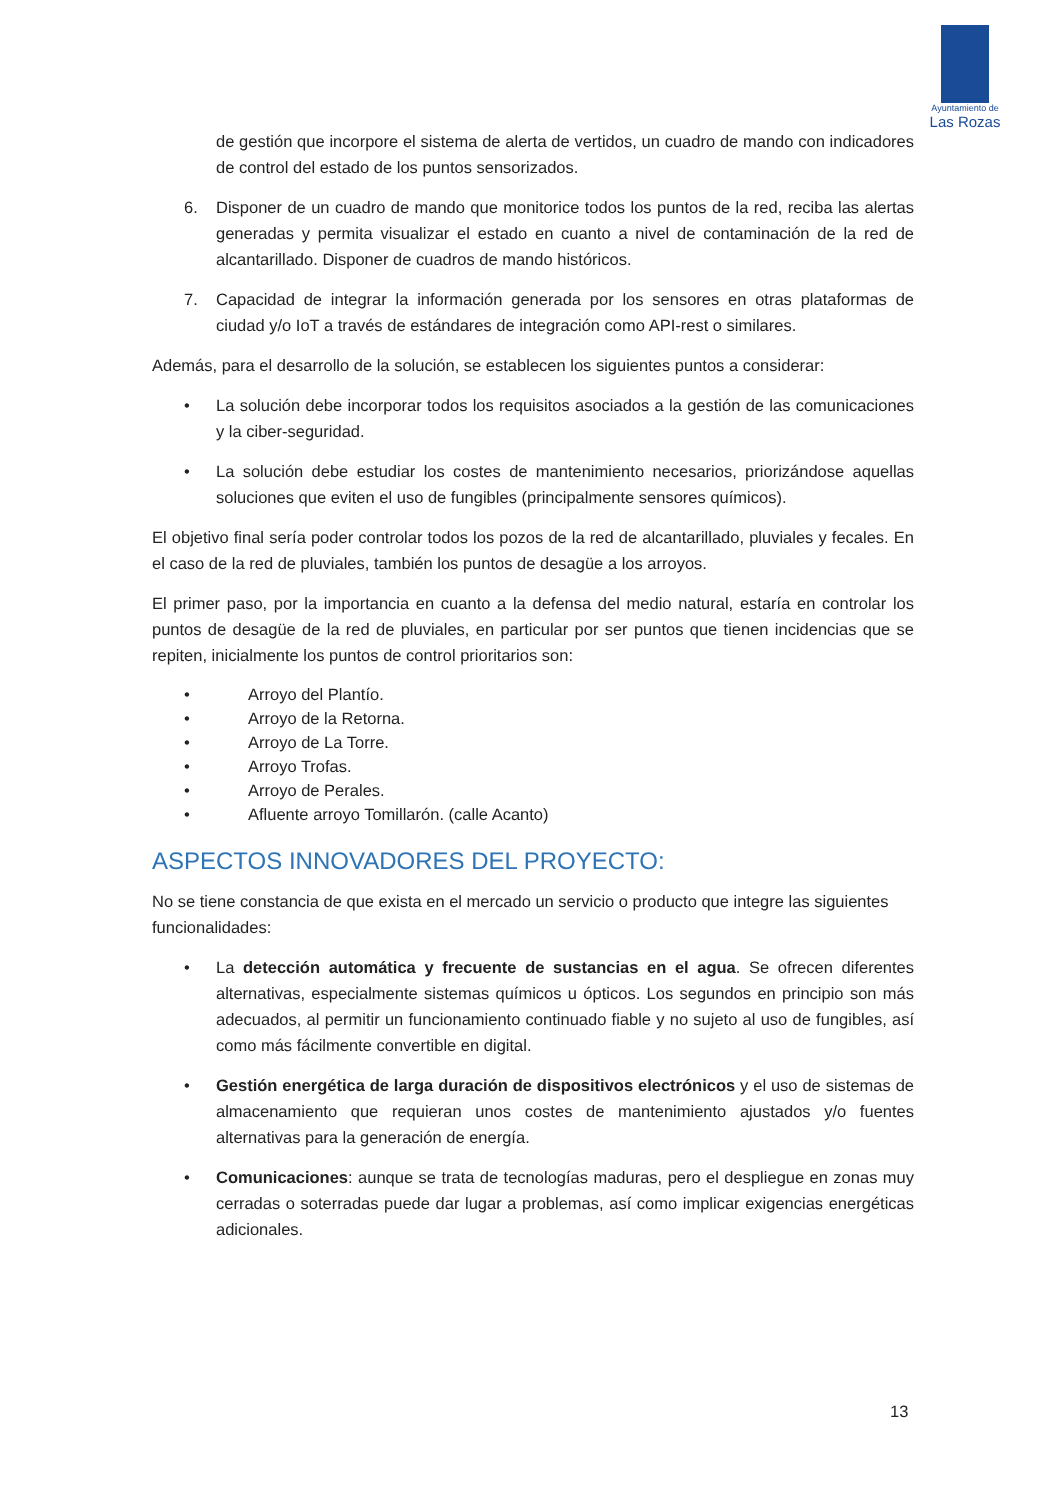Ayuntamiento de
Las Rozas
de gestión que incorpore el sistema de alerta de vertidos, un cuadro de mando con indicadores de control del estado de los puntos sensorizados.
6. Disponer de un cuadro de mando que monitorice todos los puntos de la red, reciba las alertas generadas y permita visualizar el estado en cuanto a nivel de contaminación de la red de alcantarillado. Disponer de cuadros de mando históricos.
7. Capacidad de integrar la información generada por los sensores en otras plataformas de ciudad y/o IoT a través de estándares de integración como API-rest o similares.
Además, para el desarrollo de la solución, se establecen los siguientes puntos a considerar:
• La solución debe incorporar todos los requisitos asociados a la gestión de las comunicaciones y la ciber-seguridad.
• La solución debe estudiar los costes de mantenimiento necesarios, priorizándose aquellas soluciones que eviten el uso de fungibles (principalmente sensores químicos).
El objetivo final sería poder controlar todos los pozos de la red de alcantarillado, pluviales y fecales. En el caso de la red de pluviales, también los puntos de desagüe a los arroyos.
El primer paso, por la importancia en cuanto a la defensa del medio natural, estaría en controlar los puntos de desagüe de la red de pluviales, en particular por ser puntos que tienen incidencias que se repiten, inicialmente los puntos de control prioritarios son:
• Arroyo del Plantío.
• Arroyo de la Retorna.
• Arroyo de La Torre.
• Arroyo Trofas.
• Arroyo de Perales.
• Afluente arroyo Tomillarón. (calle Acanto)
ASPECTOS INNOVADORES DEL PROYECTO:
No se tiene constancia de que exista en el mercado un servicio o producto que integre las siguientes funcionalidades:
• La detección automática y frecuente de sustancias en el agua. Se ofrecen diferentes alternativas, especialmente sistemas químicos u ópticos. Los segundos en principio son más adecuados, al permitir un funcionamiento continuado fiable y no sujeto al uso de fungibles, así como más fácilmente convertible en digital.
• Gestión energética de larga duración de dispositivos electrónicos y el uso de sistemas de almacenamiento que requieran unos costes de mantenimiento ajustados y/o fuentes alternativas para la generación de energía.
• Comunicaciones: aunque se trata de tecnologías maduras, pero el despliegue en zonas muy cerradas o soterradas puede dar lugar a problemas, así como implicar exigencias energéticas adicionales.
13